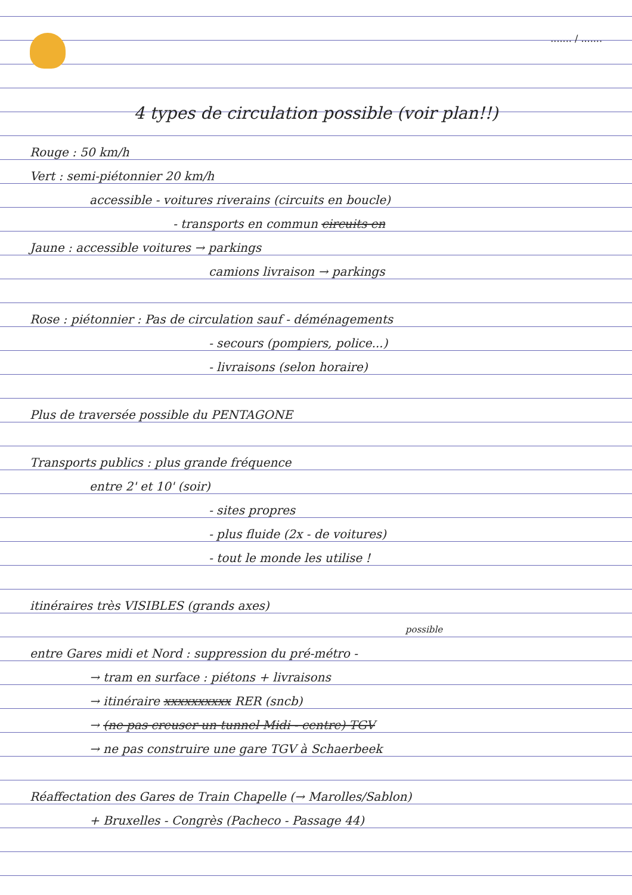....... / .......
4 types de circulation possible (voir plan!!)
Rouge : 50 km/h
Vert : semi-piétonnier 20 km/h
accessible - voitures riverains (circuits en boucle)
- transports en commun circuits en
Jaune : accessible voitures → parkings
camions livraison → parkings
Rose : piétonnier : Pas de circulation sauf - déménagements
- secours (pompiers, police...)
- livraisons (selon horaire)
Plus de traversée possible du PENTAGONE
Transports publics : plus grande fréquence
entre 2' et 10' (soir)
- sites propres
- plus fluide (2x - de voitures)
- tout le monde les utilise !
itinéraires très VISIBLES (grands axes)
possible
entre Gares midi et Nord : suppression du pré-métro -
→ tram en surface : piétons + livraisons
→ itinéraire xxxxxxxxxx RER (sncb)
→ (ne pas creuser un tunnel Midi - centre) TGV
→ ne pas construire une gare TGV à Schaerbeek
Réaffectation des Gares de Train Chapelle (→ Marolles/Sablon)
+ Bruxelles - Congrès (Pacheco - Passage 44)